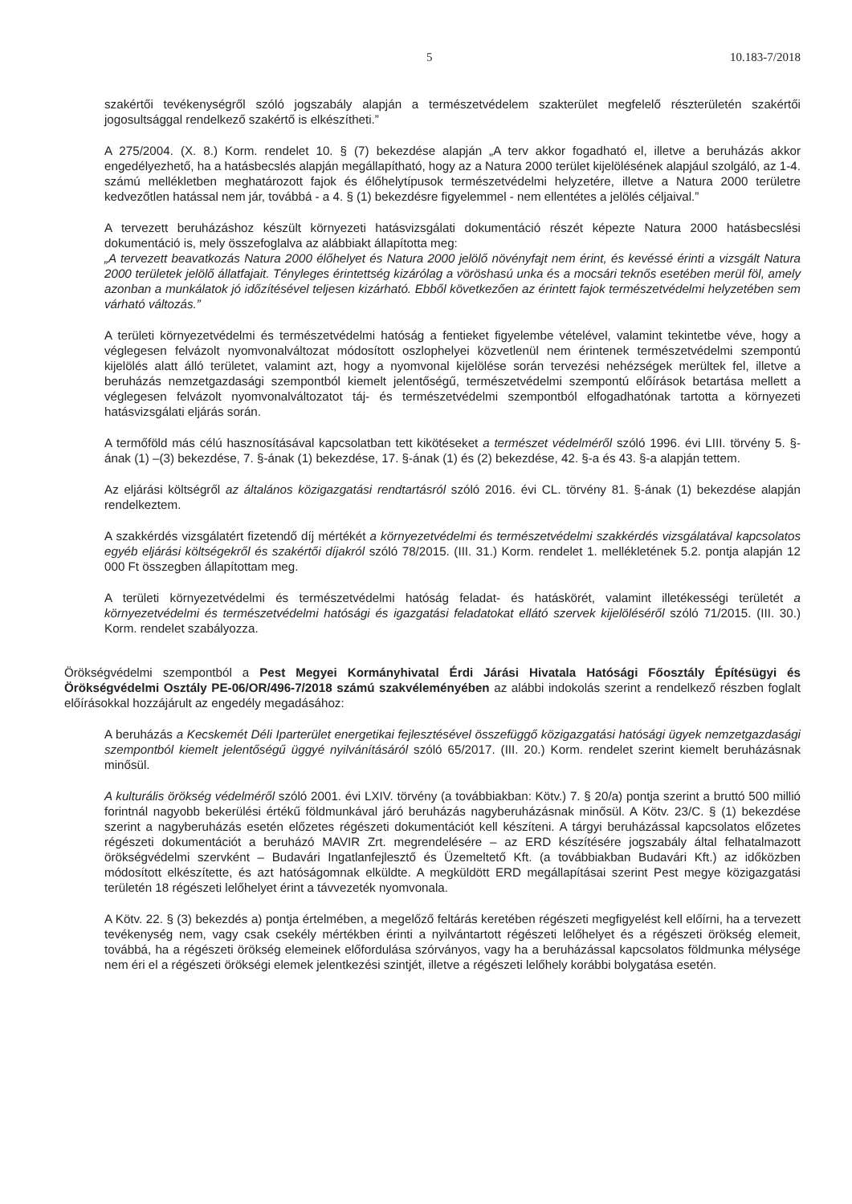5 10.183-7/2018
szakértői tevékenységről szóló jogszabály alapján a természetvédelem szakterület megfelelő részterületén szakértői jogosultsággal rendelkező szakértő is elkészítheti.”
A 275/2004. (X. 8.) Korm. rendelet 10. § (7) bekezdése alapján „A terv akkor fogadható el, illetve a beruházás akkor engedélyezhető, ha a hatásbecslés alapján megállapítható, hogy az a Natura 2000 terület kijelölésének alapjául szolgáló, az 1-4. számú mellékletben meghatározott fajok és élőhelytípusok természetvédelmi helyzetére, illetve a Natura 2000 területre kedvezőtlen hatással nem jár, továbbá - a 4. § (1) bekezdésre figyelemmel - nem ellentétes a jelölés céljaival.”
A tervezett beruházáshoz készült környezeti hatásvizsgálati dokumentáció részét képezte Natura 2000 hatásbecslési dokumentáció is, mely összefoglalva az alábbiakt állapította meg:
„A tervezett beavatkozás Natura 2000 élőhelyet és Natura 2000 jelölő növényfajt nem érint, és kevéssé érinti a vizsgált Natura 2000 területek jelölő állatfajait. Tényleges érintettség kizárólag a vöröshasú unka és a mocsári teknős esetében merül föl, amely azonban a munkálatok jó időzítésével teljesen kizárható. Ebből következően az érintett fajok természetvédelmi helyzetében sem várható változás.”
A területi környezetvédelmi és természetvédelmi hatóság a fentieket figyelembe vételével, valamint tekintetbe véve, hogy a véglegesen felvázolt nyomvonalváltozat módosított oszlophelyei közvetlenül nem érintenek természetvédelmi szempontú kijelölés alatt álló területet, valamint azt, hogy a nyomvonal kijelölése során tervezési nehézségek merültek fel, illetve a beruházás nemzetgazdasági szempontból kiemelt jelentőségű, természetvédelmi szempontú előírások betartása mellett a véglegesen felvázolt nyomvonalváltozatot táj- és természetvédelmi szempontból elfogadhatónak tartotta a környezeti hatásvizsgálati eljárás során.
A termőföld más célú hasznosításával kapcsolatban tett kikötéseket a természet védelméről szóló 1996. évi LIII. törvény 5. §-ának (1) –(3) bekezdése, 7. §-ának (1) bekezdése, 17. §-ának (1) és (2) bekezdése, 42. §-a és 43. §-a alapján tettem.
Az eljárási költségről az általános közigazgatási rendtartásról szóló 2016. évi CL. törvény 81. §-ának (1) bekezdése alapján rendelkeztem.
A szakkérdés vizsgálatért fizetendő díj mértékét a környezetvédelmi és természetvédelmi szakkérdés vizsgálatával kapcsolatos egyéb eljárási költségekről és szakértői díjakról szóló 78/2015. (III. 31.) Korm. rendelet 1. mellékletének 5.2. pontja alapján 12 000 Ft összegben állapítottam meg.
A területi környezetvédelmi és természetvédelmi hatóság feladat- és hatáskörét, valamint illetékességi területét a környezetvédelmi és természetvédelmi hatósági és igazgatási feladatokat ellátó szervek kijelöléséről szóló 71/2015. (III. 30.) Korm. rendelet szabályozza.
Örökségvédelmi szempontból a Pest Megyei Kormányhivatal Érdi Járási Hivatala Hatósági Főosztály Építésügyi és Örökségvédelmi Osztály PE-06/OR/496-7/2018 számú szakvéleményében az alábbi indokolás szerint a rendelkező részben foglalt előírásokkal hozzájárult az engedély megadásához:
A beruházás a Kecskemét Déli Iparterület energetikai fejlesztésével összefüggő közigazgatási hatósági ügyek nemzetgazdasági szempontból kiemelt jelentőségű üggyé nyilvánításáról szóló 65/2017. (III. 20.) Korm. rendelet szerint kiemelt beruházásnak minősül.
A kulturális örökség védelméről szóló 2001. évi LXIV. törvény (a továbbiakban: Kötv.) 7. § 20/a) pontja szerint a bruttó 500 millió forintnál nagyobb bekerülési értékű földmunkával járó beruházás nagyberuházásnak minősül. A Kötv. 23/C. § (1) bekezdése szerint a nagyberuházás esetén előzetes régészeti dokumentációt kell készíteni. A tárgyi beruházással kapcsolatos előzetes régészeti dokumentációt a beruházó MAVIR Zrt. megrendelésére – az ERD készítésére jogszabály által felhatalmazott örökségvédelmi szervként – Budavári Ingatlanfejlesztő és Üzemeltető Kft. (a továbbiakban Budavári Kft.) az időközben módosított elkészítette, és azt hatóságomnak elküldte. A megküldött ERD megállapításai szerint Pest megye közigazgatási területén 18 régészeti lelőhelyet érint a távvezeték nyomvonala.
A Kötv. 22. § (3) bekezdés a) pontja értelmében, a megelőző feltárás keretében régészeti megfigyelést kell előírni, ha a tervezett tevékenység nem, vagy csak csekély mértékben érinti a nyilvántartott régészeti lelőhelyet és a régészeti örökség elemeit, továbbá, ha a régészeti örökség elemeinek előfordulása szórványos, vagy ha a beruházással kapcsolatos földmunka mélysége nem éri el a régészeti örökségi elemek jelentkezési szintjét, illetve a régészeti lelőhely korábbi bolygatása esetén.